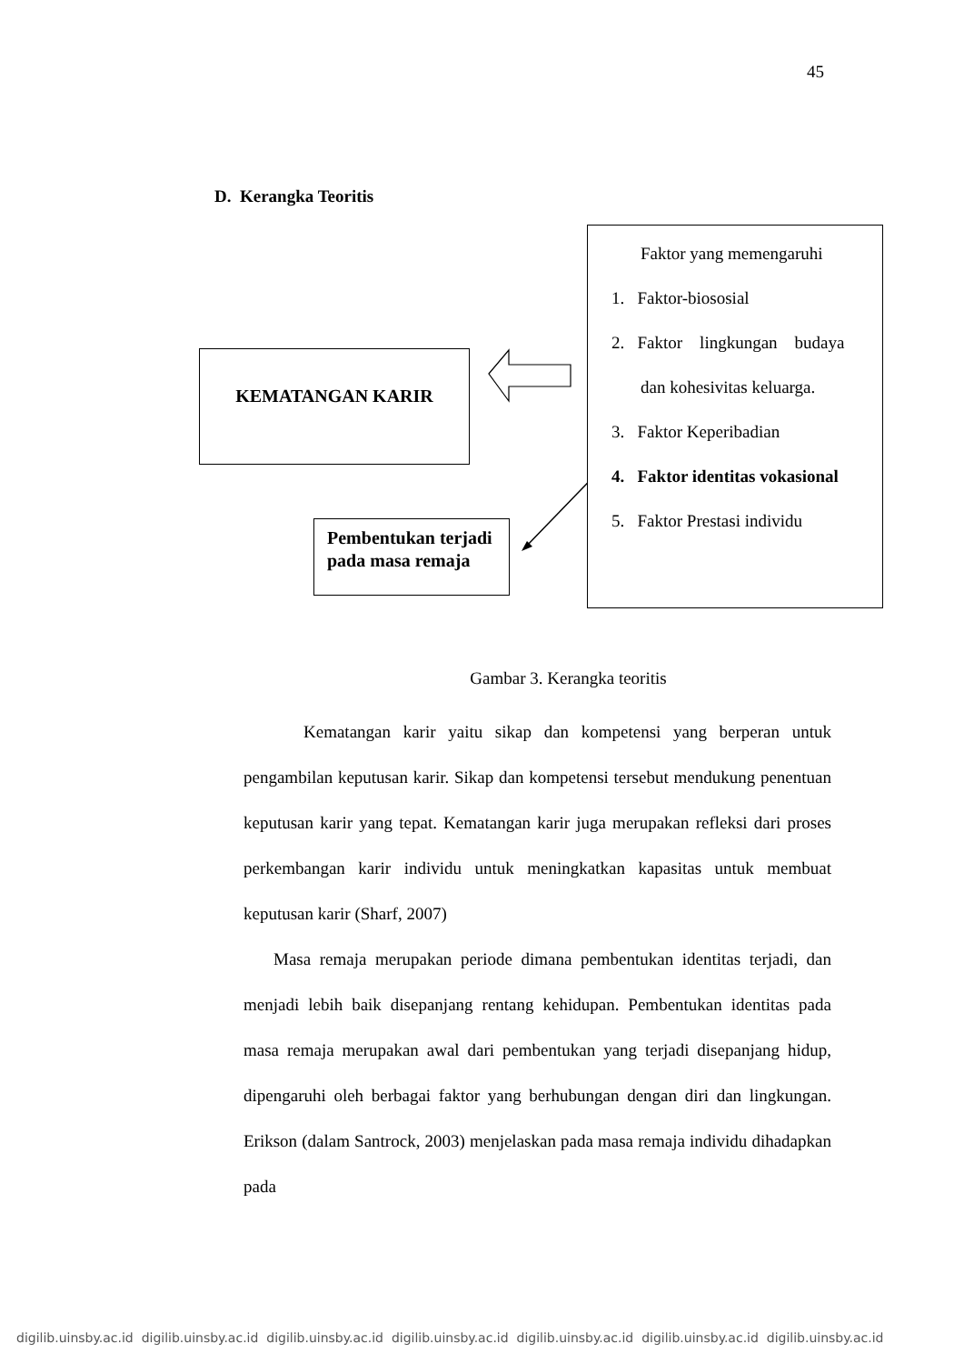45
D. Kerangka Teoritis
KEMATANGAN KARIR
Pembentukan terjadi pada masa remaja
Faktor yang memengaruhi
1. Faktor-biososial
2. Faktor lingkungan budaya
dan kohesivitas keluarga.
3. Faktor Keperibadian
4. Faktor identitas vokasional
5. Faktor Prestasi individu
Gambar 3. Kerangka teoritis
Kematangan karir yaitu sikap dan kompetensi yang berperan untuk pengambilan keputusan karir. Sikap dan kompetensi tersebut mendukung penentuan keputusan karir yang tepat. Kematangan karir juga merupakan refleksi dari proses perkembangan karir individu untuk meningkatkan kapasitas untuk membuat keputusan karir (Sharf, 2007)
Masa remaja merupakan periode dimana pembentukan identitas terjadi, dan menjadi lebih baik disepanjang rentang kehidupan. Pembentukan identitas pada masa remaja merupakan awal dari pembentukan yang terjadi disepanjang hidup, dipengaruhi oleh berbagai faktor yang berhubungan dengan diri dan lingkungan. Erikson (dalam Santrock, 2003) menjelaskan pada masa remaja individu dihadapkan pada
digilib.uinsby.ac.id digilib.uinsby.ac.id digilib.uinsby.ac.id digilib.uinsby.ac.id digilib.uinsby.ac.id digilib.uinsby.ac.id digilib.uinsby.ac.id